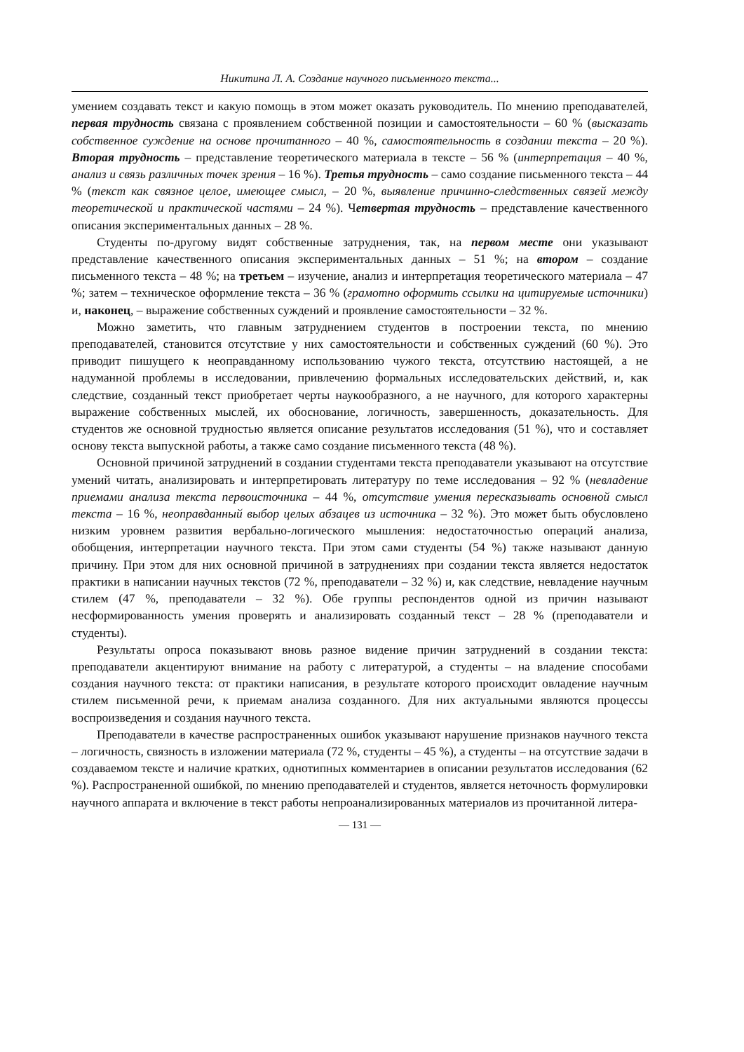Никитина Л. А. Создание научного письменного текста...
умением создавать текст и какую помощь в этом может оказать руководитель. По мнению преподавателей, первая трудность связана с проявлением собственной позиции и самостоятельности – 60 % (высказать собственное суждение на основе прочитанного – 40 %, самостоятельность в создании текста – 20 %). Вторая трудность – представление теоретического материала в тексте – 56 % (интерпретация – 40 %, анализ и связь различных точек зрения – 16 %). Третья трудность – само создание письменного текста – 44 % (текст как связное целое, имеющее смысл, – 20 %, выявление причинно-следственных связей между теоретической и практической частями – 24 %). Четвертая трудность – представление качественного описания экспериментальных данных – 28 %.
Студенты по-другому видят собственные затруднения, так, на первом месте они указывают представление качественного описания экспериментальных данных – 51 %; на втором – создание письменного текста – 48 %; на третьем – изучение, анализ и интерпретация теоретического материала – 47 %; затем – техническое оформление текста – 36 % (грамотно оформить ссылки на цитируемые источники) и, наконец, – выражение собственных суждений и проявление самостоятельности – 32 %.
Можно заметить, что главным затруднением студентов в построении текста, по мнению преподавателей, становится отсутствие у них самостоятельности и собственных суждений (60 %). Это приводит пишущего к неоправданному использованию чужого текста, отсутствию настоящей, а не надуманной проблемы в исследовании, привлечению формальных исследовательских действий, и, как следствие, созданный текст приобретает черты наукообразного, а не научного, для которого характерны выражение собственных мыслей, их обоснование, логичность, завершенность, доказательность. Для студентов же основной трудностью является описание результатов исследования (51 %), что и составляет основу текста выпускной работы, а также само создание письменного текста (48 %).
Основной причиной затруднений в создании студентами текста преподаватели указывают на отсутствие умений читать, анализировать и интерпретировать литературу по теме исследования – 92 % (невладение приемами анализа текста первоисточника – 44 %, отсутствие умения пересказывать основной смысл текста – 16 %, неоправданный выбор целых абзацев из источника – 32 %). Это может быть обусловлено низким уровнем развития вербально-логического мышления: недостаточностью операций анализа, обобщения, интерпретации научного текста. При этом сами студенты (54 %) также называют данную причину. При этом для них основной причиной в затруднениях при создании текста является недостаток практики в написании научных текстов (72 %, преподаватели – 32 %) и, как следствие, невладение научным стилем (47 %, преподаватели – 32 %). Обе группы респондентов одной из причин называют несформированность умения проверять и анализировать созданный текст – 28 % (преподаватели и студенты).
Результаты опроса показывают вновь разное видение причин затруднений в создании текста: преподаватели акцентируют внимание на работу с литературой, а студенты – на владение способами создания научного текста: от практики написания, в результате которого происходит овладение научным стилем письменной речи, к приемам анализа созданного. Для них актуальными являются процессы воспроизведения и создания научного текста.
Преподаватели в качестве распространенных ошибок указывают нарушение признаков научного текста – логичность, связность в изложении материала (72 %, студенты – 45 %), а студенты – на отсутствие задачи в создаваемом тексте и наличие кратких, однотипных комментариев в описании результатов исследования (62 %). Распространенной ошибкой, по мнению преподавателей и студентов, является неточность формулировки научного аппарата и включение в текст работы непроанализированных материалов из прочитанной литера-
— 131 —